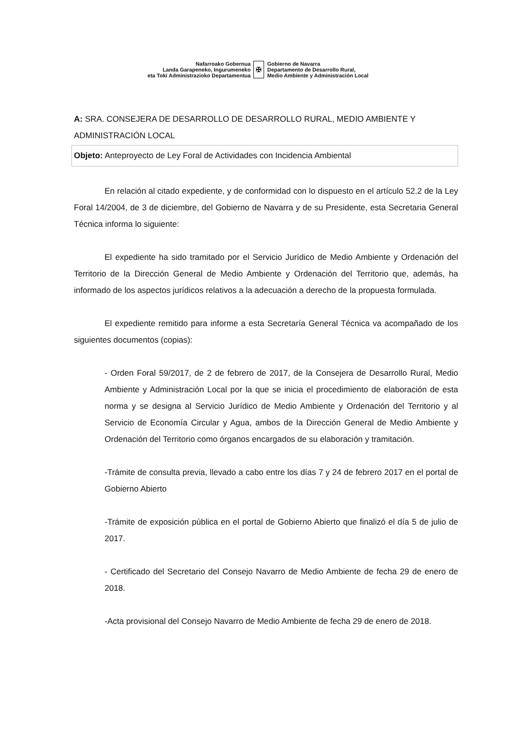Nafarroako Gobernua
Landa Garapeneko, Ingurumeneko
eta Toki Administrazioko Departamentua
✠
Gobierno de Navarra
Departamento de Desarrollo Rural,
Medio Ambiente y Administración Local
A: SRA. CONSEJERA DE DESARROLLO DE DESARROLLO RURAL, MEDIO AMBIENTE Y ADMINISTRACIÓN LOCAL
Objeto: Anteproyecto de Ley Foral de Actividades con Incidencia Ambiental
En relación al citado expediente, y de conformidad con lo dispuesto en el artículo 52.2 de la Ley Foral 14/2004, de 3 de diciembre, del Gobierno de Navarra y de su Presidente, esta Secretaria General Técnica informa lo siguiente:
El expediente ha sido tramitado por el Servicio Jurídico de Medio Ambiente y Ordenación del Territorio de la Dirección General de Medio Ambiente y Ordenación del Territorio que, además, ha informado de los aspectos jurídicos relativos a la adecuación a derecho de la propuesta formulada.
El expediente remitido para informe a esta Secretaría General Técnica va acompañado de los siguientes documentos (copias):
- Orden Foral 59/2017, de 2 de febrero de 2017, de la Consejera de Desarrollo Rural, Medio Ambiente y Administración Local por la que se inicia el procedimiento de elaboración de esta norma y se designa al Servicio Jurídico de Medio Ambiente y Ordenación del Territorio y al Servicio de Economía Circular y Agua, ambos de la Dirección General de Medio Ambiente y Ordenación del Territorio como órganos encargados de su elaboración y tramitación.
-Trámite de consulta previa, llevado a cabo entre los días 7 y 24 de febrero 2017 en el portal de Gobierno Abierto
-Trámite de exposición pública en el portal de Gobierno Abierto que finalizó el día 5 de julio de 2017.
- Certificado del Secretario del Consejo Navarro de Medio Ambiente de fecha 29 de enero de 2018.
-Acta provisional del Consejo Navarro de Medio Ambiente de fecha 29 de enero de 2018.